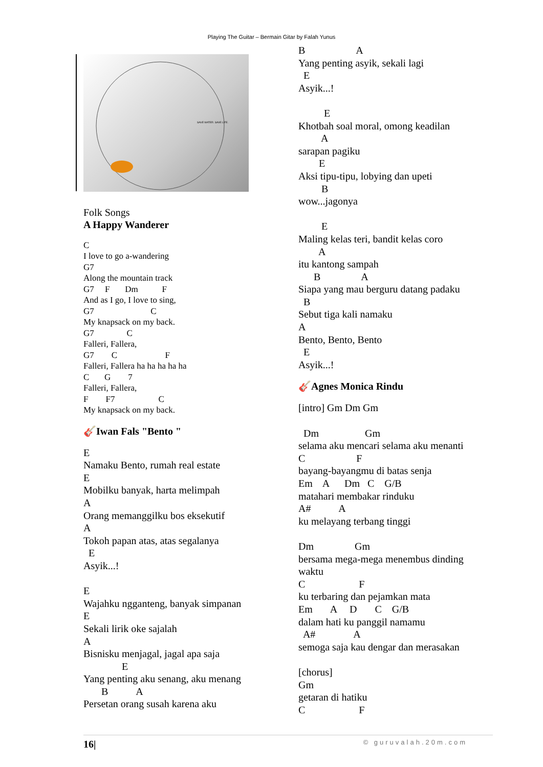Playing The Guitar – Bermain Gitar by Falah Yunus
SAVE WATER. SAVE LIFE.
Folk Songs
A Happy Wanderer
C
I love to go a-wandering
G7
Along the mountain track
G7     F       Dm           F
And as I go, I love to sing,
G7                          C
My knapsack on my back.
G7               C
Falleri, Fallera,
G7        C                      F
Falleri, Fallera ha ha ha ha ha
C       G        7
Falleri, Fallera,
F        F7                    C
My knapsack on my back.
🎸Iwan Fals "Bento "
E
Namaku Bento, rumah real estate
E
Mobilku banyak, harta melimpah
A
Orang memanggilku bos eksekutif
A
Tokoh papan atas, atas segalanya
  E
Asyik...!

E
Wajahku ngganteng, banyak simpanan
E
Sekali lirik oke sajalah
A
Bisnisku menjagal, jagal apa saja
               E
Yang penting aku senang, aku menang
       B           A
Persetan orang susah karena aku
B                    A
Yang penting asyik, sekali lagi
  E
Asyik...!

          E
Khotbah soal moral, omong keadilan
         A
sarapan pagiku
        E
Aksi tipu-tipu, lobying dan upeti
         B
wow...jagonya

         E
Maling kelas teri, bandit kelas coro
        A
itu kantong sampah
      B                A
Siapa yang mau berguru datang padaku
  B
Sebut tiga kali namaku
A
Bento, Bento, Bento
  E
Asyik...!
🎸Agnes Monica Rindu
[intro] Gm Dm Gm

  Dm                  Gm
selama aku mencari selama aku menanti
C                    F
bayang-bayangmu di batas senja
Em    A      Dm   C    G/B
matahari membakar rinduku
A#           A
ku melayang terbang tinggi

Dm                Gm
bersama mega-mega menembus dinding
waktu
C                     F
ku terbaring dan pejamkan mata
Em       A     D       C    G/B
dalam hati ku panggil namamu
  A#               A
semoga saja kau dengar dan merasakan

[chorus]
Gm
getaran di hatiku
C                     F
16| © guruvalah.20m.com